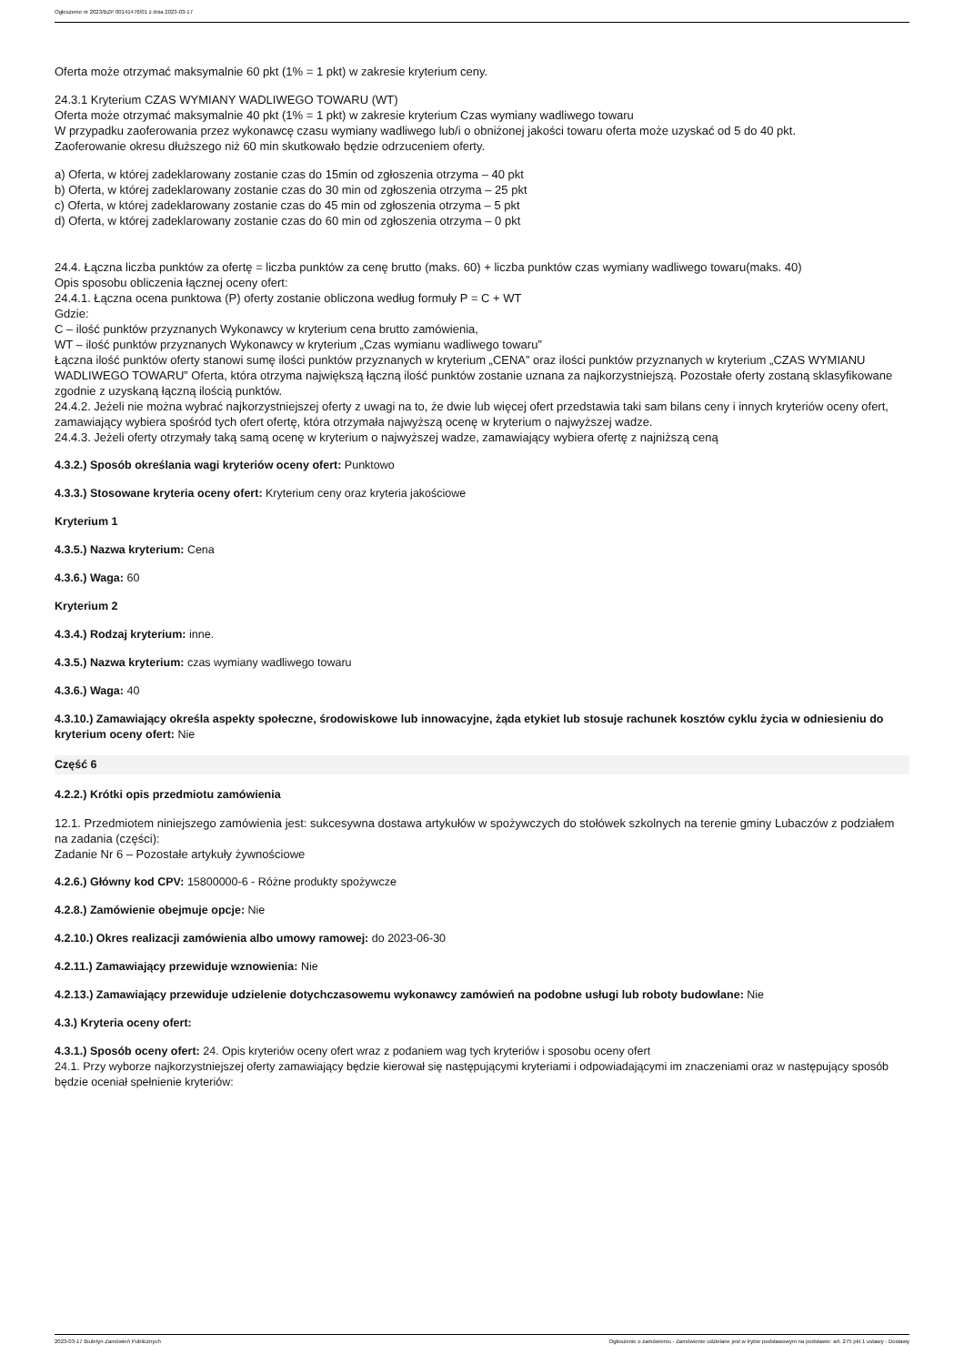Ogłoszenie nr 2023/BZP 00141476/01 z dnia 2023-03-17
Oferta może otrzymać maksymalnie 60 pkt (1% = 1 pkt) w zakresie kryterium ceny.
24.3.1 Kryterium CZAS WYMIANY WADLIWEGO TOWARU (WT)
Oferta może otrzymać maksymalnie 40 pkt (1% = 1 pkt) w zakresie kryterium Czas wymiany wadliwego towaru
W przypadku zaoferowania przez wykonawcę czasu wymiany wadliwego lub/i o obniżonej jakości towaru oferta może uzyskać od 5 do 40 pkt.
Zaoferowanie okresu dłuższego niż 60 min skutkowało będzie odrzuceniem oferty.
a) Oferta, w której zadeklarowany zostanie czas do 15min od zgłoszenia otrzyma – 40 pkt
b) Oferta, w której zadeklarowany zostanie czas do 30 min od zgłoszenia otrzyma – 25 pkt
c) Oferta, w której zadeklarowany zostanie czas do 45 min od zgłoszenia otrzyma – 5 pkt
d) Oferta, w której zadeklarowany zostanie czas do 60 min od zgłoszenia otrzyma – 0 pkt
24.4. Łączna liczba punktów za ofertę = liczba punktów za cenę brutto (maks. 60) + liczba punktów czas wymiany wadliwego towaru(maks. 40)
Opis sposobu obliczenia łącznej oceny ofert:
24.4.1. Łączna ocena punktowa (P) oferty zostanie obliczona według formuły P = C + WT
Gdzie:
C – ilość punktów przyznanych Wykonawcy w kryterium cena brutto zamówienia,
WT – ilość punktów przyznanych Wykonawcy w kryterium „Czas wymianu wadliwego towaru”
Łączna ilość punktów oferty stanowi sumę ilości punktów przyznanych w kryterium „CENA” oraz ilości punktów przyznanych w kryterium „CZAS WYMIANU WADLIWEGO TOWARU” Oferta, która otrzyma największą łączną ilość punktów zostanie uznana za najkorzystniejszą. Pozostałe oferty zostaną sklasyfikowane zgodnie z uzyskaną łączną ilością punktów.
24.4.2. Jeżeli nie można wybrać najkorzystniejszej oferty z uwagi na to, że dwie lub więcej ofert przedstawia taki sam bilans ceny i innych kryteriów oceny ofert, zamawiający wybiera spośród tych ofert ofertę, która otrzymała najwyższą ocenę w kryterium o najwyższej wadze.
24.4.3. Jeżeli oferty otrzymały taką samą ocenę w kryterium o najwyższej wadze, zamawiający wybiera ofertę z najniższą ceną
4.3.2.) Sposób określania wagi kryteriów oceny ofert: Punktowo
4.3.3.) Stosowane kryteria oceny ofert: Kryterium ceny oraz kryteria jakościowe
Kryterium 1
4.3.5.) Nazwa kryterium: Cena
4.3.6.) Waga: 60
Kryterium 2
4.3.4.) Rodzaj kryterium: inne.
4.3.5.) Nazwa kryterium: czas wymiany wadliwego towaru
4.3.6.) Waga: 40
4.3.10.) Zamawiający określa aspekty społeczne, środowiskowe lub innowacyjne, żąda etykiet lub stosuje rachunek kosztów cyklu życia w odniesieniu do kryterium oceny ofert: Nie
Część 6
4.2.2.) Krótki opis przedmiotu zamówienia
12.1. Przedmiotem niniejszego zamówienia jest: sukcesywna dostawa artykułów w spożywczych do stołówek szkolnych na terenie gminy Lubaczów z podziałem na zadania (części):
Zadanie Nr 6 – Pozostałe artykuły żywnościowe
4.2.6.) Główny kod CPV: 15800000-6 - Różne produkty spożywcze
4.2.8.) Zamówienie obejmuje opcje: Nie
4.2.10.) Okres realizacji zamówienia albo umowy ramowej: do 2023-06-30
4.2.11.) Zamawiający przewiduje wznowienia: Nie
4.2.13.) Zamawiający przewiduje udzielenie dotychczasowemu wykonawcy zamówień na podobne usługi lub roboty budowlane: Nie
4.3.) Kryteria oceny ofert:
4.3.1.) Sposób oceny ofert: 24. Opis kryteriów oceny ofert wraz z podaniem wag tych kryteriów i sposobu oceny ofert
24.1. Przy wyborze najkorzystniejszej oferty zamawiający będzie kierował się następującymi kryteriami i odpowiadającymi im znaczeniami oraz w następujący sposób będzie oceniał spełnienie kryteriów:
2023-03-17 Biuletyn Zamówień Publicznych Ogłoszenie o zamówieniu - Zamówienie udzielane jest w trybie podstawowym na podstawie: art. 275 pkt 1 ustawy - Dostawy